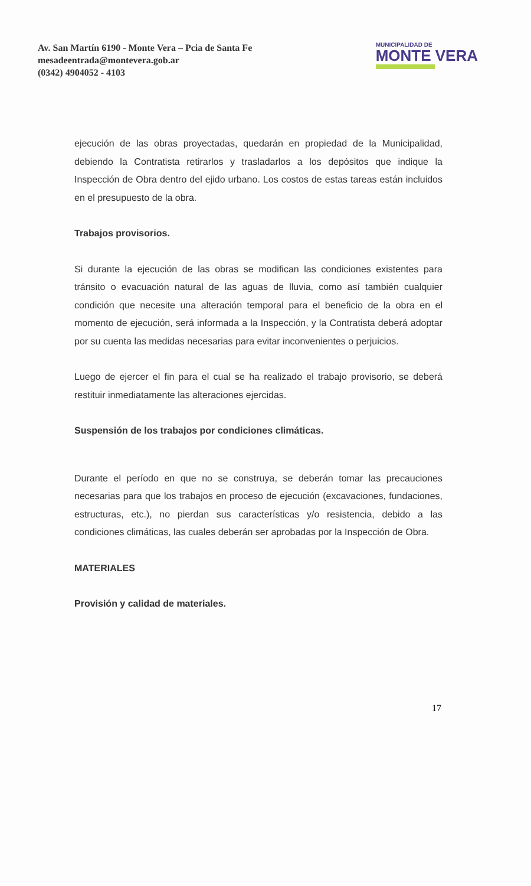Av. San Martín 6190 - Monte Vera – Pcia de Santa Fe
mesadeentrada@montevera.gob.ar
(0342) 4904052 - 4103
MUNICIPALIDAD DE
MONTE VERA
ejecución de las obras proyectadas, quedarán en propiedad de la Municipalidad, debiendo la Contratista retirarlos y trasladarlos a los depósitos que indique la Inspección de Obra dentro del ejido urbano. Los costos de estas tareas están incluidos en el presupuesto de la obra.
Trabajos provisorios.
Si durante la ejecución de las obras se modifican las condiciones existentes para tránsito o evacuación natural de las aguas de lluvia, como así también cualquier condición que necesite una alteración temporal para el beneficio de la obra en el momento de ejecución, será informada a la Inspección, y la Contratista deberá adoptar por su cuenta las medidas necesarias para evitar inconvenientes o perjuicios.
Luego de ejercer el fin para el cual se ha realizado el trabajo provisorio, se deberá restituir inmediatamente las alteraciones ejercidas.
Suspensión de los trabajos por condiciones climáticas.
Durante el período en que no se construya, se deberán tomar las precauciones necesarias para que los trabajos en proceso de ejecución (excavaciones, fundaciones, estructuras, etc.), no pierdan sus características y/o resistencia, debido a las condiciones climáticas, las cuales deberán ser aprobadas por la Inspección de Obra.
MATERIALES
Provisión y calidad de materiales.
17